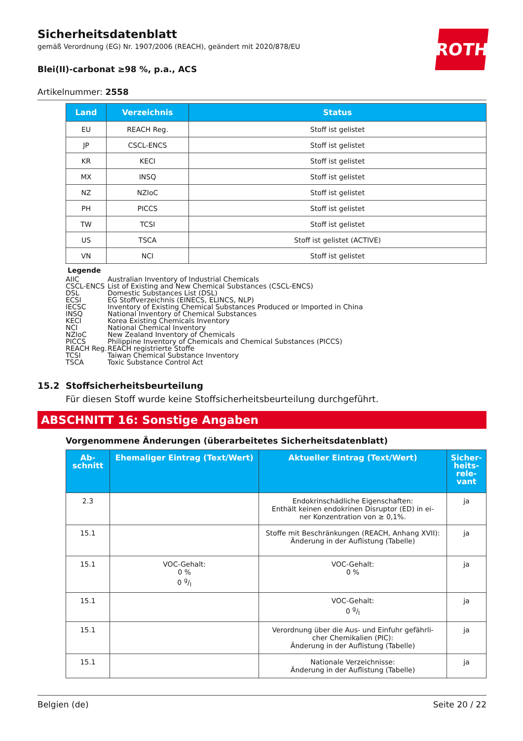ROTH
Sicherheitsdatenblatt
gemäß Verordnung (EG) Nr. 1907/2006 (REACH), geändert mit 2020/878/EU
Blei(II)-carbonat ≥98 %, p.a., ACS
Artikelnummer: 2558
| Land | Verzeichnis | Status |
| --- | --- | --- |
| EU | REACH Reg. | Stoff ist gelistet |
| JP | CSCL-ENCS | Stoff ist gelistet |
| KR | KECI | Stoff ist gelistet |
| MX | INSQ | Stoff ist gelistet |
| NZ | NZIoC | Stoff ist gelistet |
| PH | PICCS | Stoff ist gelistet |
| TW | TCSI | Stoff ist gelistet |
| US | TSCA | Stoff ist gelistet (ACTIVE) |
| VN | NCI | Stoff ist gelistet |
Legende
AIIC Australian Inventory of Industrial Chemicals
CSCL-ENCS List of Existing and New Chemical Substances (CSCL-ENCS)
DSL Domestic Substances List (DSL)
ECSI EG Stoffverzeichnis (EINECS, ELINCS, NLP)
IECSC Inventory of Existing Chemical Substances Produced or Imported in China
INSQ National Inventory of Chemical Substances
KECI Korea Existing Chemicals Inventory
NCI National Chemical Inventory
NZIoC New Zealand Inventory of Chemicals
PICCS Philippine Inventory of Chemicals and Chemical Substances (PICCS)
REACH Reg. REACH registrierte Stoffe
TCSI Taiwan Chemical Substance Inventory
TSCA Toxic Substance Control Act
15.2 Stoffsicherheitsbeurteilung
Für diesen Stoff wurde keine Stoffsicherheitsbeurteilung durchgeführt.
ABSCHNITT 16: Sonstige Angaben
Vorgenommene Änderungen (überarbeitetes Sicherheitsdatenblatt)
| Ab- schnitt | Ehemaliger Eintrag (Text/Wert) | Aktueller Eintrag (Text/Wert) | Sicher- heits- rele- vant |
| --- | --- | --- | --- |
| 2.3 | | Endokrinschädliche Eigenschaften: Enthält keinen endokrinen Disruptor (ED) in ei- ner Konzentration von ≥ 0,1%. | ja |
| 15.1 | | Stoffe mit Beschränkungen (REACH, Anhang XVII): Änderung in der Auflistung (Tabelle) | ja |
| 15.1 | VOC-Gehalt: 0 % 0 g/l | VOC-Gehalt: 0 % | ja |
| 15.1 | | VOC-Gehalt: 0 g/l | ja |
| 15.1 | | Verordnung über die Aus- und Einfuhr gefährli- cher Chemikalien (PIC): Änderung in der Auflistung (Tabelle) | ja |
| 15.1 | | Nationale Verzeichnisse: Änderung in der Auflistung (Tabelle) | ja |
Belgien (de) Seite 20 / 22